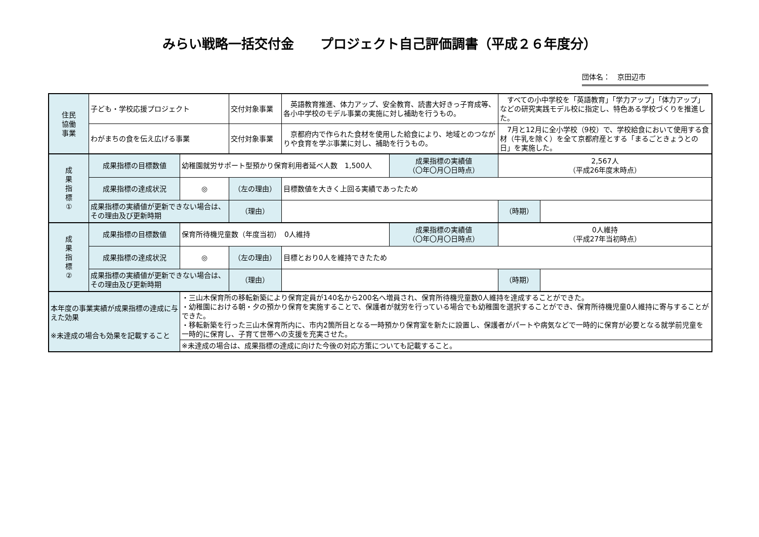みらい戦略一括交付金　　プロジェクト自己評価調書（平成２６年度分）
団体名：　京田辺市
| 住民 協働 事業 | 子ども・学校応援プロジェクト | | 交付対象事業 | 英語教育推進、体力アップ、安全教育、読書大好きっ子育成等、各小中学校のモデル事業の実施に対し補助を行うもの。 | | すべての小中学校を「英語教育」「学力アップ」「体力アップ」などの研究実践モデル校に指定し、特色ある学校づくりを推進した。 | |
| | わがまちの食を伝え広げる事業 | | 交付対象事業 | 京都府内で作られた食材を使用した給食により、地域とのつながりや食育を学ぶ事業に対し、補助を行うもの。 | | 7月と12月に全小学校（9校）で、学校給食において使用する食材（牛乳を除く）を全て京都府産とする「まるごときょうとの日」を実施した。 | |
| 成 果 指 標 ① | 成果指標の目標数値 | 幼稚園就労サポート型預かり保育利用者延べ人数 1,500人 | | | 成果指標の実績値 （〇年〇月〇日時点） | 2,567人 （平成26年度末時点） | |
| | 成果指標の達成状況 | ◎ | （左の理由） | 目標数値を大きく上回る実績であったため | | | |
| | 成果指標の実績値が更新できない場合は、その理由及び更新時期 | | （理由） | | | （時期） | |
| 成 果 指 標 ② | 成果指標の目標数値 | 保育所待機児童数（年度当初） 0人維持 | | | 成果指標の実績値 （〇年〇月〇日時点） | 0人維持 （平成27年当初時点） | |
| | 成果指標の達成状況 | ◎ | （左の理由） | 目標とおり0人を維持できたため | | | |
| | 成果指標の実績値が更新できない場合は、その理由及び更新時期 | | （理由） | | | （時期） | |
| 本年度の事業実績が成果指標の達成に与えた効果 ※未達成の場合も効果を記載すること | | ・三山木保育所の移転新築により保育定員が140名から200名へ増員され、保育所待機児童数0人維持を達成することができた。 ・幼稚園における朝・夕の預かり保育を実施することで、保護者が就労を行っている場合でも幼稚園を選択することができ、保育所待機児童0人維持に寄与することができた。 ・移転新築を行った三山木保育所内に、市内2箇所目となる一時預かり保育室を新たに設置し、保護者がパートや病気などで一時的に保育が必要となる就学前児童を一時的に保育し、子育て世帯への支援を充実させた。 | | | | | |
| | | ※未達成の場合は、成果指標の達成に向けた今後の対応方策についても記載すること。 | | | | | |